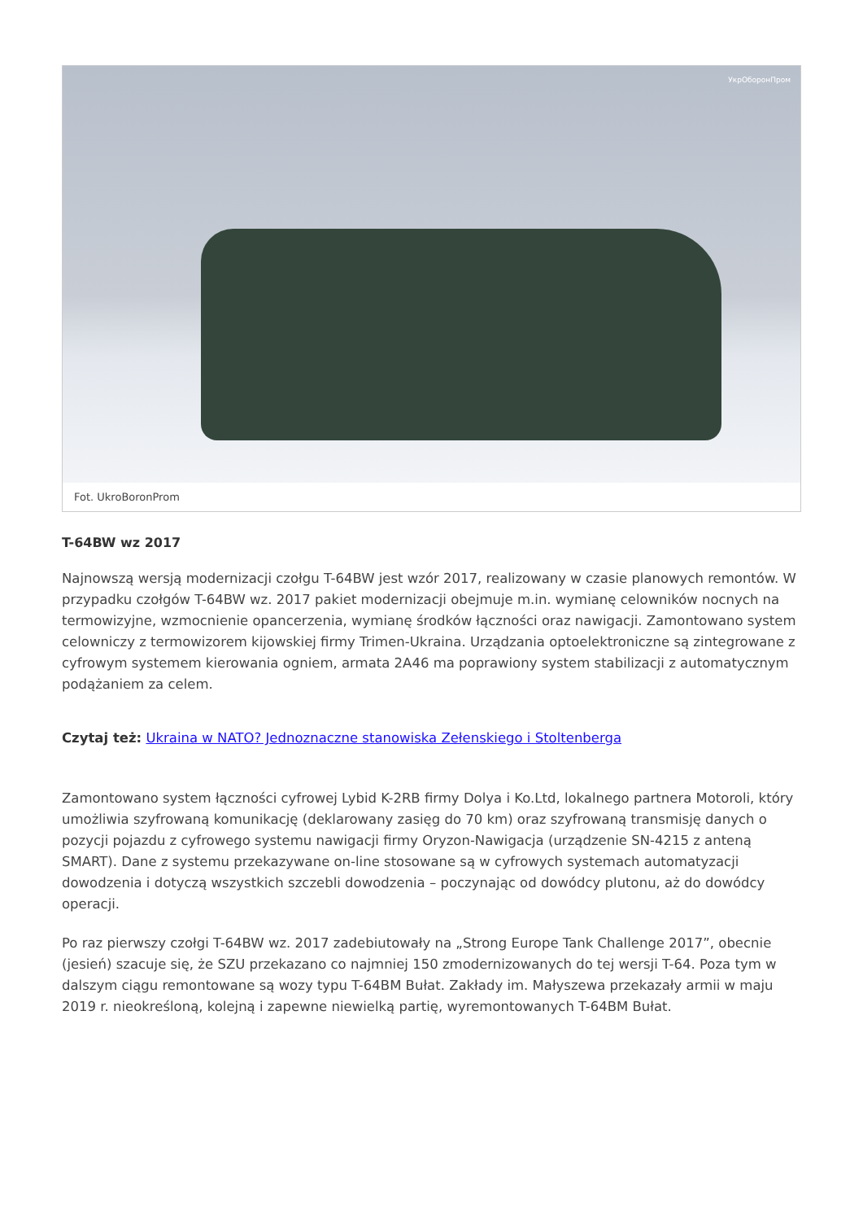УкрОборонПром
Fot. UkroBoronProm
T-64BW wz 2017
Najnowszą wersją modernizacji czołgu T-64BW jest wzór 2017, realizowany w czasie planowych remontów. W przypadku czołgów T-64BW wz. 2017 pakiet modernizacji obejmuje m.in. wymianę celowników nocnych na termowizyjne, wzmocnienie opancerzenia, wymianę środków łączności oraz nawigacji. Zamontowano system celowniczy z termowizorem kijowskiej firmy Trimen-Ukraina. Urządzania optoelektroniczne są zintegrowane z cyfrowym systemem kierowania ogniem, armata 2A46 ma poprawiony system stabilizacji z automatycznym podążaniem za celem.
Czytaj też: Ukraina w NATO? Jednoznaczne stanowiska Zełenskiego i Stoltenberga
Zamontowano system łączności cyfrowej Lybid K-2RB firmy Dolya i Ko.Ltd, lokalnego partnera Motoroli, który umożliwia szyfrowaną komunikację (deklarowany zasięg do 70 km) oraz szyfrowaną transmisję danych o pozycji pojazdu z cyfrowego systemu nawigacji firmy Oryzon-Nawigacja (urządzenie SN-4215 z anteną SMART). Dane z systemu przekazywane on-line stosowane są w cyfrowych systemach automatyzacji dowodzenia i dotyczą wszystkich szczebli dowodzenia – poczynając od dowódcy plutonu, aż do dowódcy operacji.
Po raz pierwszy czołgi T-64BW wz. 2017 zadebiutowały na „Strong Europe Tank Challenge 2017”, obecnie (jesień) szacuje się, że SZU przekazano co najmniej 150 zmodernizowanych do tej wersji T-64. Poza tym w dalszym ciągu remontowane są wozy typu T-64BM Bułat. Zakłady im. Małyszewa przekazały armii w maju 2019 r. nieokreśloną, kolejną i zapewne niewielką partię, wyremontowanych T-64BM Bułat.